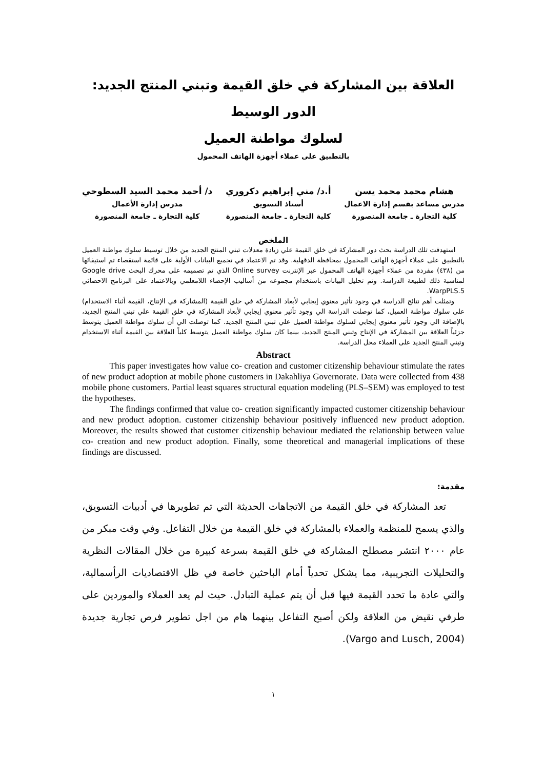العلاقة بين المشاركة في خلق القيمة وتبني المنتج الجديد: الدور الوسيط
لسلوك مواطنة العميل
بالتطبيق على عملاء أجهزة الهاتف المحمول
هشام محمد محمد يسن
مدرس مساعد بقسم إدارة الاعمال
كلية التجارة ـ جامعة المنصورة
أ.د/ مني إبراهيم دكروري
أستاذ التسويق
كلية التجارة ـ جامعة المنصورة
د/ أحمد محمد السيد السطوحي
مدرس إدارة الأعمال
كلية التجارة ـ جامعة المنصورة
الملخص
استهدفت تلك الدراسة بحث دور المشاركة في خلق القيمة علي زيادة معدلات تبني المنتج الجديد من خلال توسيط سلوك مواطنة العميل بالتطبيق على عملاء أجهزة الهاتف المحمول بمحافظة الدقهلية. وقد تم الاعتماد في تجميع البيانات الأولية على قائمة استقصاء تم استيفائها من (٤٣٨) مفردة من عملاء أجهزة الهاتف المحمول عبر الإنترنت Online survey الذي تم تصميمه على محرك البحث Google drive لمناسبة ذلك لطبيعة الدراسة. وتم تحليل البيانات باستخدام مجموعه من أساليب الإحصاء اللامعلمي وبالاعتماد على البرنامج الاحصائي WarpPLS.5.
وتمثلت أهم نتائج الدراسة في وجود تأثير معنوي إيجابي لأبعاد المشاركة في خلق القيمة (المشاركة في الإنتاج، القيمة أثناء الاستخدام) على سلوك مواطنة العميل، كما توصلت الدراسة الي وجود تأثير معنوي إيجابي لأبعاد المشاركة في خلق القيمة علي تبني المنتج الجديد، بالإضافة الي وجود تأثير معنوي إيجابي لسلوك مواطنة العميل علي تبني المنتج الجديد. كما توصلت الي أن سلوك مواطنة العميل يتوسط جزئياً العلاقة بين المشاركة في الإنتاج وتبني المنتج الجديد، بينما كان سلوك مواطنة العميل يتوسط كلياً العلاقة بين القيمة أثناء الاستخدام وتبني المنتج الجديد على العملاء محل الدراسة.
Abstract
This paper investigates how value co- creation and customer citizenship behaviour stimulate the rates of new product adoption at mobile phone customers in Dakahliya Governorate. Data were collected from 438 mobile phone customers. Partial least squares structural equation modeling (PLS–SEM) was employed to test the hypotheses.
The findings confirmed that value co- creation significantly impacted customer citizenship behaviour and new product adoption. customer citizenship behaviour positively influenced new product adoption. Moreover, the results showed that customer citizenship behaviour mediated the relationship between value co- creation and new product adoption. Finally, some theoretical and managerial implications of these findings are discussed.
مقدمة:
تعد المشاركة في خلق القيمة من الاتجاهات الحديثة التي تم تطويرها في أدبيات التسويق، والذي يسمح للمنظمة والعملاء بالمشاركة في خلق القيمة من خلال التفاعل. وفي وقت مبكر من عام ٢٠٠٠ انتشر مصطلح المشاركة في خلق القيمة بسرعة كبيرة من خلال المقالات النظرية والتحليلات التجريبية، مما يشكل تحدياً أمام الباحثين خاصة في ظل الاقتصاديات الرأسمالية، والتي عادة ما تحدد القيمة فيها قبل أن يتم عملية التبادل. حيث لم يعد العملاء والموردين على طرفي نقيض من العلاقة ولكن أصبح التفاعل بينهما هام من اجل تطوير فرص تجارية جديدة (Vargo and Lusch, 2004).
١